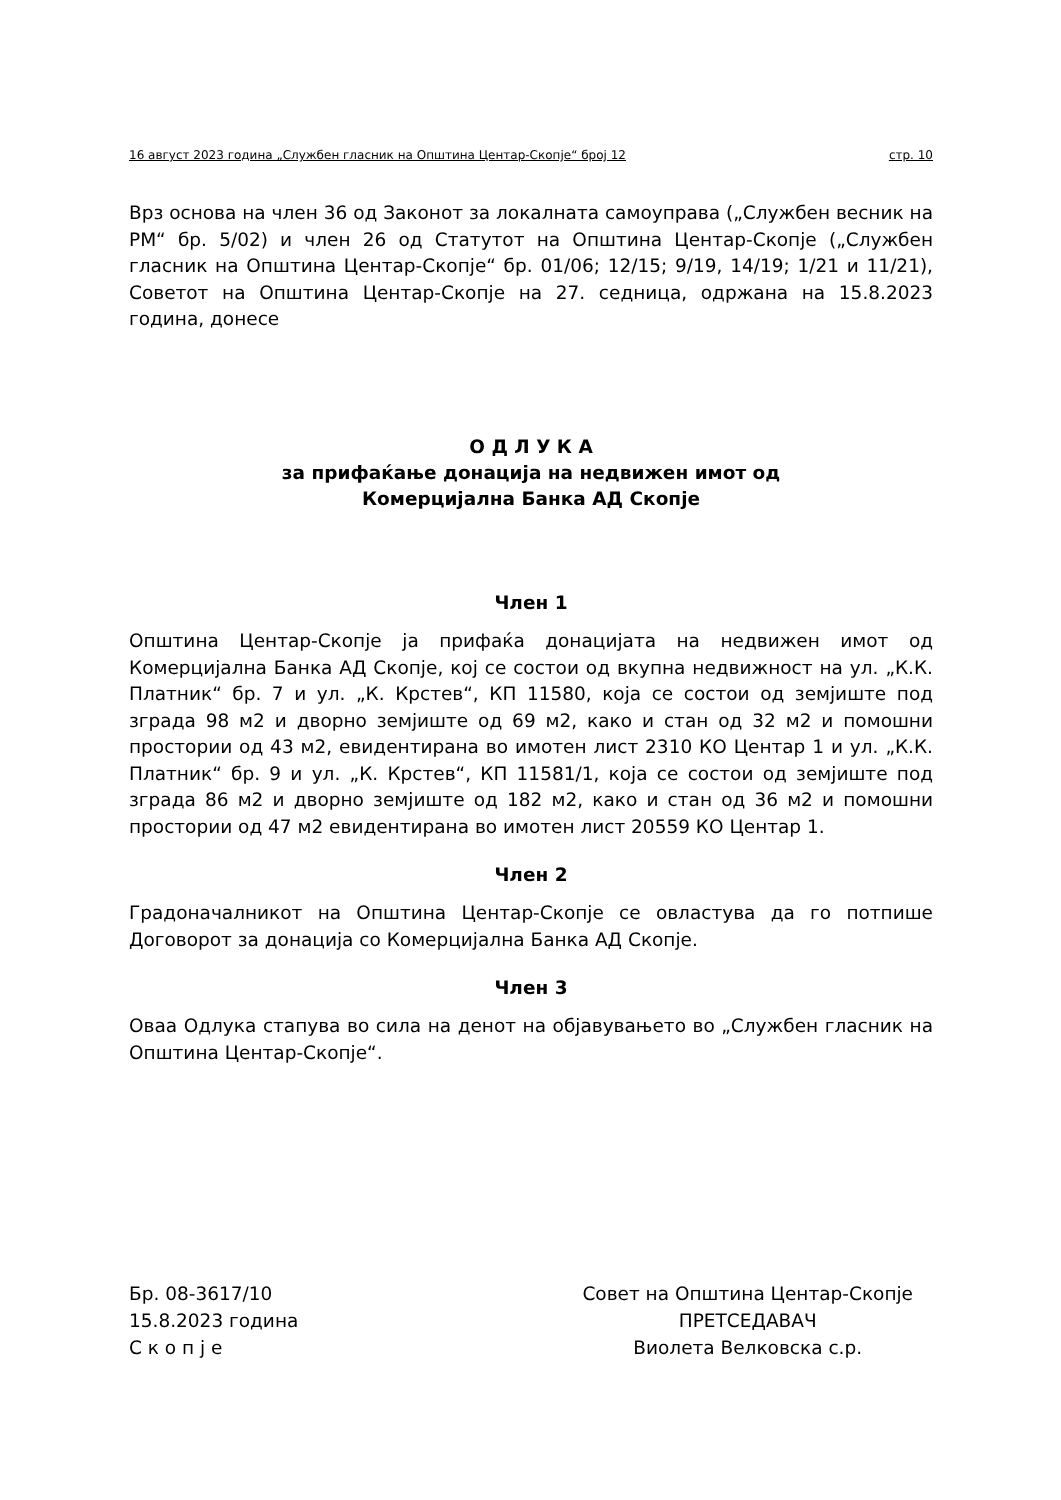16 август 2023 година „Службен гласник на Општина Центар-Скопје“ број 12 стр. 10
Врз основа на член 36 од Законот за локалната самоуправа („Службен весник на РМ“ бр. 5/02) и член 26 од Статутот на Општина Центар-Скопје („Службен гласник на Општина Центар-Скопје“ бр. 01/06; 12/15; 9/19, 14/19; 1/21 и 11/21), Советот на Општина Центар-Скопје на 27. седница, одржана на 15.8.2023 година, донесе
О Д Л У К А
за прифаќање донација на недвижен имот од
Комерцијална Банка АД Скопје
Член 1
Општина Центар-Скопје ја прифаќа донацијата на недвижен имот од Комерцијална Банка АД Скопје, кој се состои од вкупна недвижност на ул. „К.К. Платник“ бр. 7 и ул. „К. Крстев“, КП 11580, која се состои од земјиште под зграда 98 м2 и дворно земјиште од 69 м2, како и стан од 32 м2 и помошни простории од 43 м2, евидентирана во имотен лист 2310 КО Центар 1 и ул. „К.К. Платник“ бр. 9 и ул. „К. Крстев“, КП 11581/1, која се состои од земјиште под зграда 86 м2 и дворно земјиште од 182 м2, како и стан од 36 м2 и помошни простории од 47 м2 евидентирана во имотен лист 20559 КО Центар 1.
Член 2
Градоначалникот на Општина Центар-Скопје се овластува да го потпише Договорот за донација со Комерцијална Банка АД Скопје.
Член 3
Оваа Одлука стапува во сила на денот на објавувањето во „Службен гласник на Општина Центар-Скопје“.
Бр. 08-3617/10
15.8.2023 година
С к о п ј е
Совет на Општина Центар-Скопје
ПРЕТСЕДАВАЧ
Виолета Велковска с.р.